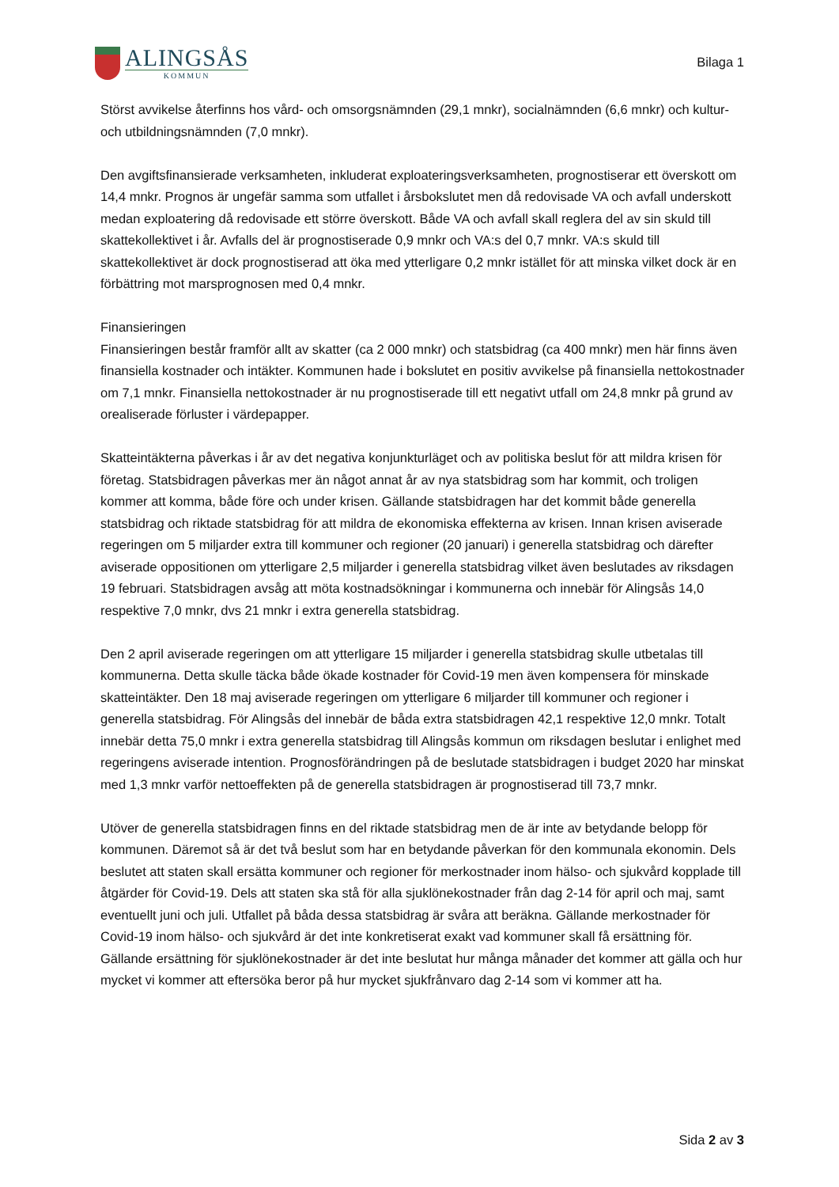ALINGSÅS
KOMMUN
Bilaga 1
Störst avvikelse återfinns hos vård- och omsorgsnämnden (29,1 mnkr), socialnämnden (6,6 mnkr) och kultur- och utbildningsnämnden (7,0 mnkr).
Den avgiftsfinansierade verksamheten, inkluderat exploateringsverksamheten, prognostiserar ett överskott om 14,4 mnkr. Prognos är ungefär samma som utfallet i årsbokslutet men då redovisade VA och avfall underskott medan exploatering då redovisade ett större överskott. Både VA och avfall skall reglera del av sin skuld till skattekollektivet i år. Avfalls del är prognostiserade 0,9 mnkr och VA:s del 0,7 mnkr. VA:s skuld till skattekollektivet är dock prognostiserad att öka med ytterligare 0,2 mnkr istället för att minska vilket dock är en förbättring mot marsprognosen med 0,4 mnkr.
Finansieringen
Finansieringen består framför allt av skatter (ca 2 000 mnkr) och statsbidrag (ca 400 mnkr) men här finns även finansiella kostnader och intäkter. Kommunen hade i bokslutet en positiv avvikelse på finansiella nettokostnader om 7,1 mnkr. Finansiella nettokostnader är nu prognostiserade till ett negativt utfall om 24,8 mnkr på grund av orealiserade förluster i värdepapper.
Skatteintäkterna påverkas i år av det negativa konjunkturläget och av politiska beslut för att mildra krisen för företag. Statsbidragen påverkas mer än något annat år av nya statsbidrag som har kommit, och troligen kommer att komma, både före och under krisen. Gällande statsbidragen har det kommit både generella statsbidrag och riktade statsbidrag för att mildra de ekonomiska effekterna av krisen. Innan krisen aviserade regeringen om 5 miljarder extra till kommuner och regioner (20 januari) i generella statsbidrag och därefter aviserade oppositionen om ytterligare 2,5 miljarder i generella statsbidrag vilket även beslutades av riksdagen 19 februari. Statsbidragen avsåg att möta kostnadsökningar i kommunerna och innebär för Alingsås 14,0 respektive 7,0 mnkr, dvs 21 mnkr i extra generella statsbidrag.
Den 2 april aviserade regeringen om att ytterligare 15 miljarder i generella statsbidrag skulle utbetalas till kommunerna. Detta skulle täcka både ökade kostnader för Covid-19 men även kompensera för minskade skatteintäkter. Den 18 maj aviserade regeringen om ytterligare 6 miljarder till kommuner och regioner i generella statsbidrag. För Alingsås del innebär de båda extra statsbidragen 42,1 respektive 12,0 mnkr. Totalt innebär detta 75,0 mnkr i extra generella statsbidrag till Alingsås kommun om riksdagen beslutar i enlighet med regeringens aviserade intention. Prognosförändringen på de beslutade statsbidragen i budget 2020 har minskat med 1,3 mnkr varför nettoeffekten på de generella statsbidragen är prognostiserad till 73,7 mnkr.
Utöver de generella statsbidragen finns en del riktade statsbidrag men de är inte av betydande belopp för kommunen. Däremot så är det två beslut som har en betydande påverkan för den kommunala ekonomin. Dels beslutet att staten skall ersätta kommuner och regioner för merkostnader inom hälso- och sjukvård kopplade till åtgärder för Covid-19. Dels att staten ska stå för alla sjuklönekostnader från dag 2-14 för april och maj, samt eventuellt juni och juli. Utfallet på båda dessa statsbidrag är svåra att beräkna. Gällande merkostnader för Covid-19 inom hälso- och sjukvård är det inte konkretiserat exakt vad kommuner skall få ersättning för. Gällande ersättning för sjuklönekostnader är det inte beslutat hur många månader det kommer att gälla och hur mycket vi kommer att eftersöka beror på hur mycket sjukfrånvaro dag 2-14 som vi kommer att ha.
Sida 2 av 3